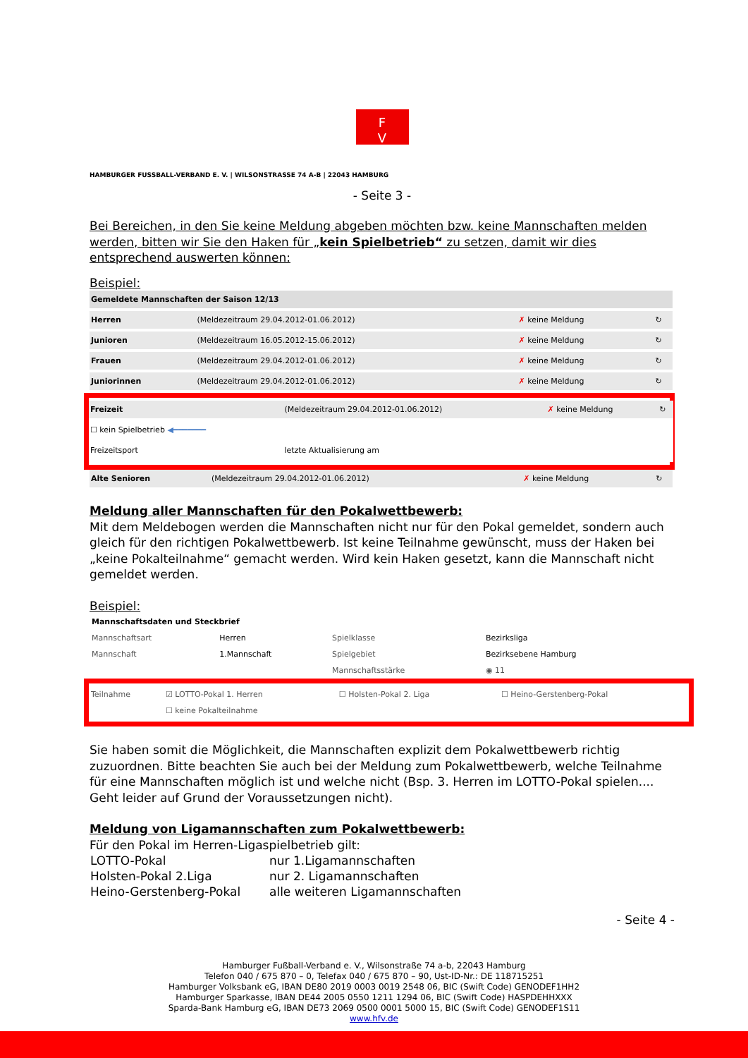F
V
HAMBURGER FUSSBALL-VERBAND E. V. | WILSONSTRASSE 74 A-B | 22043 HAMBURG
- Seite 3 -
Bei Bereichen, in den Sie keine Meldung abgeben möchten bzw. keine Mannschaften melden werden, bitten wir Sie den Haken für „kein Spielbetrieb“ zu setzen, damit wir dies entsprechend auswerten können:
Beispiel:
| Gemeldete Mannschaften der Saison 12/13 | | | |
| Herren | (Meldezeitraum 29.04.2012-01.06.2012) | ✗ keine Meldung | ↻ |
| Junioren | (Meldezeitraum 16.05.2012-15.06.2012) | ✗ keine Meldung | ↻ |
| Frauen | (Meldezeitraum 29.04.2012-01.06.2012) | ✗ keine Meldung | ↻ |
| Juniorinnen | (Meldezeitraum 29.04.2012-01.06.2012) | ✗ keine Meldung | ↻ |
| Freizeit | (Meldezeitraum 29.04.2012-01.06.2012) | ✗ keine Meldung | ↻ |
| ☐ kein Spielbetrieb ◀━━━━━━━ | | | |
| Freizeitsport | letzte Aktualisierung am | | |
| Alte Senioren | (Meldezeitraum 29.04.2012-01.06.2012) | ✗ keine Meldung | ↻ |
Meldung aller Mannschaften für den Pokalwettbewerb:
Mit dem Meldebogen werden die Mannschaften nicht nur für den Pokal gemeldet, sondern auch gleich für den richtigen Pokalwettbewerb. Ist keine Teilnahme gewünscht, muss der Haken bei „keine Pokalteilnahme“ gemacht werden. Wird kein Haken gesetzt, kann die Mannschaft nicht gemeldet werden.
Beispiel:
| Mannschaftsdaten und Steckbrief | | | |
| Mannschaftsart | Herren | Spielklasse | Bezirksliga |
| Mannschaft | 1.Mannschaft | Spielgebiet | Bezirksebene Hamburg |
| | | Mannschaftsstärke | ◉ 11 |
| Teilnahme | ☑ LOTTO-Pokal 1. Herren | ☐ Holsten-Pokal 2. Liga | ☐ Heino-Gerstenberg-Pokal |
| | ☐ keine Pokalteilnahme | | |
Sie haben somit die Möglichkeit, die Mannschaften explizit dem Pokalwettbewerb richtig zuzuordnen. Bitte beachten Sie auch bei der Meldung zum Pokalwettbewerb, welche Teilnahme für eine Mannschaften möglich ist und welche nicht (Bsp. 3. Herren im LOTTO-Pokal spielen.... Geht leider auf Grund der Voraussetzungen nicht).
Meldung von Ligamannschaften zum Pokalwettbewerb:
Für den Pokal im Herren-Ligaspielbetrieb gilt:
| LOTTO-Pokal | nur 1.Ligamannschaften |
| Holsten-Pokal 2.Liga | nur 2. Ligamannschaften |
| Heino-Gerstenberg-Pokal | alle weiteren Ligamannschaften |
- Seite 4 -
Hamburger Fußball-Verband e. V., Wilsonstraße 74 a-b, 22043 Hamburg
Telefon 040 / 675 870 – 0, Telefax 040 / 675 870 – 90, Ust-ID-Nr.: DE 118715251
Hamburger Volksbank eG, IBAN DE80 2019 0003 0019 2548 06, BIC (Swift Code) GENODEF1HH2
Hamburger Sparkasse, IBAN DE44 2005 0550 1211 1294 06, BIC (Swift Code) HASPDEHHXXX
Sparda-Bank Hamburg eG, IBAN DE73 2069 0500 0001 5000 15, BIC (Swift Code) GENODEF1S11
www.hfv.de